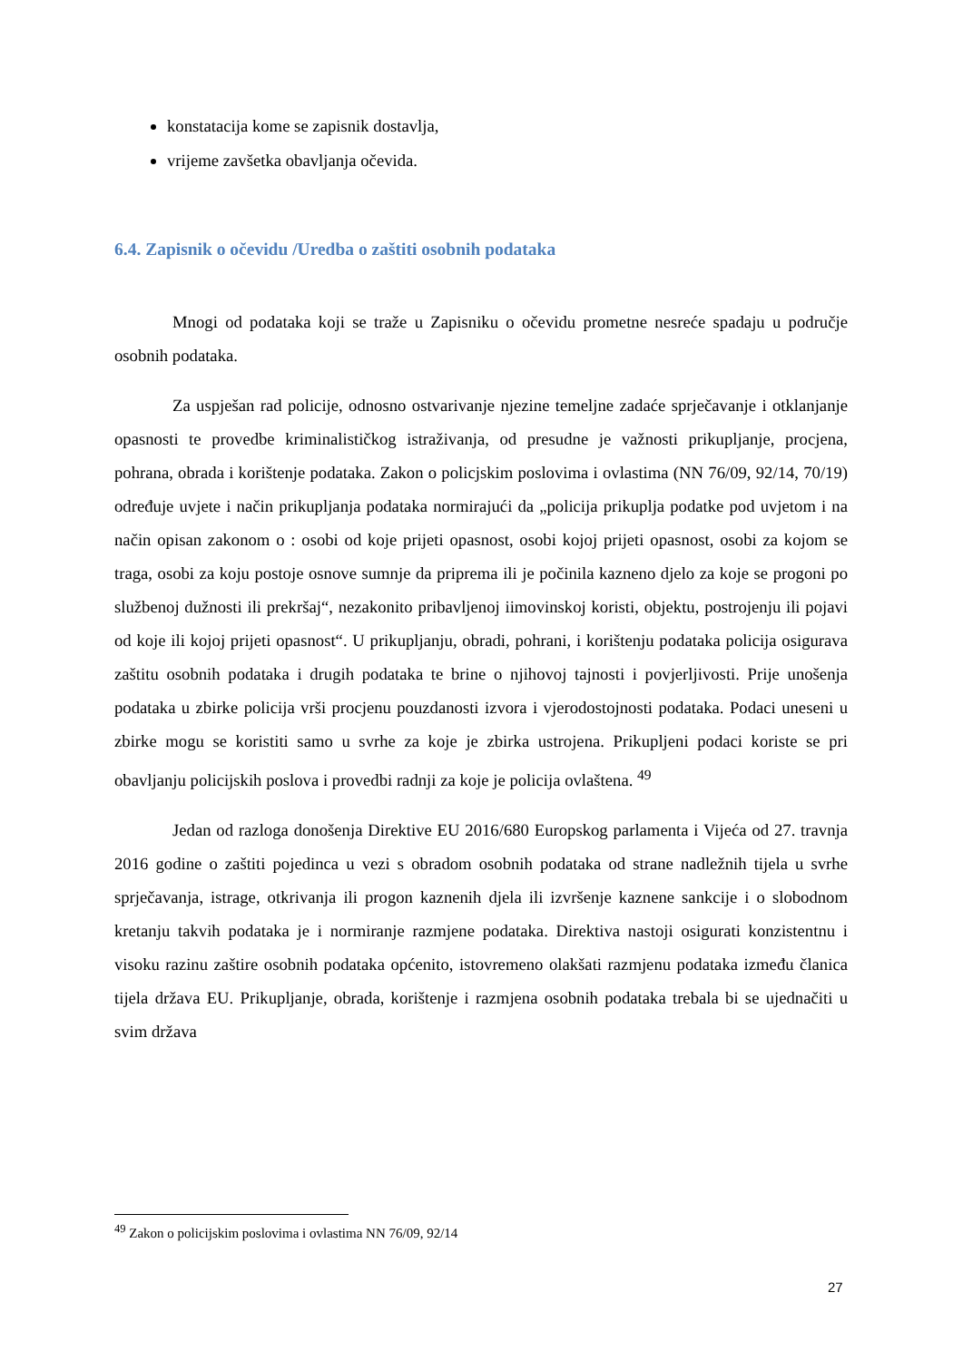konstatacija kome se zapisnik dostavlja,
vrijeme zavšetka obavljanja očevida.
6.4. Zapisnik o očevidu /Uredba o zaštiti osobnih podataka
Mnogi od podataka koji se traže u Zapisniku o očevidu prometne nesreće spadaju u područje osobnih podataka.
Za uspješan rad policije, odnosno ostvarivanje njezine temeljne zadaće sprječavanje i otklanjanje opasnosti te provedbe kriminalističkog istraživanja, od presudne je važnosti prikupljanje, procjena, pohrana, obrada i korištenje podataka. Zakon o policjskim poslovima i ovlastima (NN 76/09, 92/14, 70/19) određuje uvjete i način prikupljanja podataka normirajući da „policija prikuplja podatke pod uvjetom i na način opisan zakonom o : osobi od koje prijeti opasnost, osobi kojoj prijeti opasnost, osobi za kojom se traga, osobi za koju postoje osnove sumnje da priprema ili je počinila kazneno djelo za koje se progoni po službenoj dužnosti ili prekršaj“, nezakonito pribavljenoj iimovinskoj koristi, objektu, postrojenju ili pojavi od koje ili kojoj prijeti opasnost“. U prikupljanju, obradi, pohrani, i korištenju podataka policija osigurava zaštitu osobnih podataka i drugih podataka te brine o njihovoj tajnosti i povjerljivosti. Prije unošenja podataka u zbirke policija vrši procjenu pouzdanosti izvora i vjerodostojnosti podataka. Podaci uneseni u zbirke mogu se koristiti samo u svrhe za koje je zbirka ustrojena. Prikupljeni podaci koriste se pri obavljanju policijskih poslova i provedbi radnji za koje je policija ovlaštena. <sup>49</sup>
Jedan od razloga donošenja Direktive EU 2016/680 Europskog parlamenta i Vijeća od 27. travnja 2016 godine o zaštiti pojedinca u vezi s obradom osobnih podataka od strane nadležnih tijela u svrhe sprječavanja, istrage, otkrivanja ili progon kaznenih djela ili izvršenje kaznene sankcije i o slobodnom kretanju takvih podataka je i normiranje razmjene podataka. Direktiva nastoji osigurati konzistentnu i visoku razinu zaštire osobnih podataka općenito, istovremeno olakšati razmjenu podataka između članica tijela država EU. Prikupljanje, obrada, korištenje i razmjena osobnih podataka trebala bi se ujednačiti u svim država
<sup>49</sup> Zakon o policijskim poslovima i ovlastima NN 76/09, 92/14
27